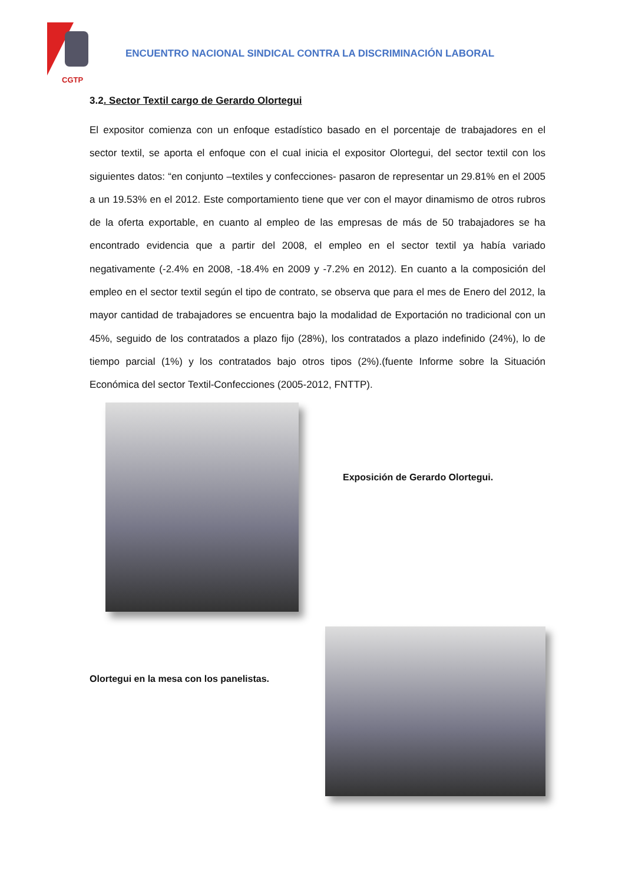CGTP
ENCUENTRO NACIONAL SINDICAL CONTRA LA DISCRIMINACIÓN LABORAL
3.2. Sector Textil cargo de Gerardo Olortegui
El expositor comienza con un enfoque estadístico basado en el porcentaje de trabajadores en el sector textil, se aporta el enfoque con el cual inicia el expositor Olortegui, del sector textil con los siguientes datos: “en conjunto –textiles y confecciones- pasaron de representar un 29.81% en el 2005 a un 19.53% en el 2012. Este comportamiento tiene que ver con el mayor dinamismo de otros rubros de la oferta exportable, en cuanto al empleo de las empresas de más de 50 trabajadores se ha encontrado evidencia que a partir del 2008, el empleo en el sector textil ya había variado negativamente (-2.4% en 2008, -18.4% en 2009 y -7.2% en 2012). En cuanto a la composición del empleo en el sector textil según el tipo de contrato, se observa que para el mes de Enero del 2012, la mayor cantidad de trabajadores se encuentra bajo la modalidad de Exportación no tradicional con un 45%, seguido de los contratados a plazo fijo (28%), los contratados a plazo indefinido (24%), lo de tiempo parcial (1%) y los contratados bajo otros tipos (2%).(fuente Informe sobre la Situación Económica del sector Textil-Confecciones (2005-2012, FNTTP).
Exposición de Gerardo Olortegui.
Olortegui en la mesa con los panelistas.